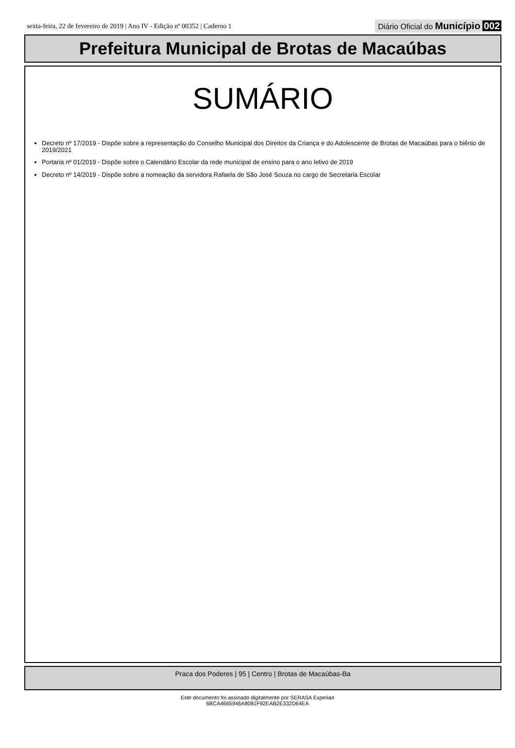sexta-feira, 22 de fevereiro de 2019 | Ano IV - Edição nº 00352 | Caderno 1
Diário Oficial do Município 002
Prefeitura Municipal de Brotas de Macaúbas
SUMÁRIO
Decreto nº 17/2019 - Dispõe sobre a representação do Conselho Municipal dos Direitos da Criança e do Adolescente de Brotas de Macaúbas para o biênio de 2019/2021
Portaria nº 01/2019 - Dispõe sobre o Calendário Escolar da rede municipal de ensino para o ano letivo de 2019
Decreto nº 14/2019 - Dispõe sobre a nomeação da servidora Rafaela de São José Souza no cargo de Secretaria Escolar
Praca dos Poderes | 95 | Centro | Brotas de Macaúbas-Ba
Este documento foi assinado digitalmente por SERASA Experian
6BCA4665946A8081F92EAB2E332D64EA